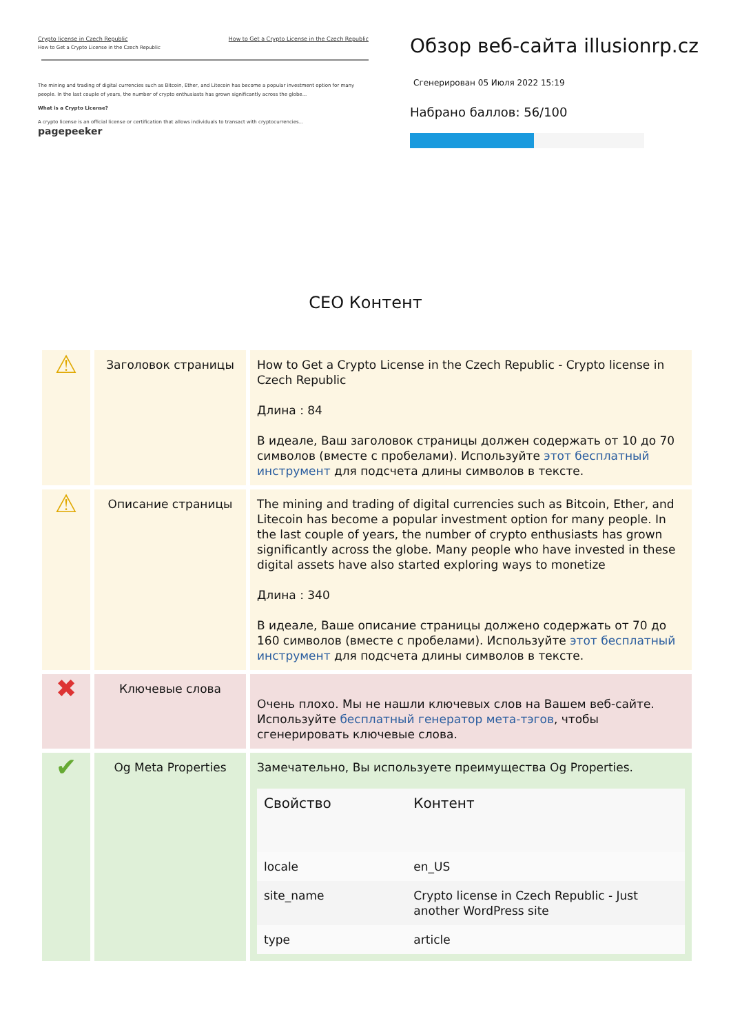Crypto license in Czech Republic How to Get a Crypto License in the Czech Republic
How to Get a Crypto License in the Czech Republic
The mining and trading of digital currencies such as Bitcoin, Ether, and Litecoin has become a popular investment option for many people. In the last couple of years, the number of crypto enthusiasts has grown significantly across the globe...
What is a Crypto License?
A crypto license is an official license or certification that allows individuals to transact with cryptocurrencies... pagepeeker
Обзор веб-сайта illusionrp.cz
Сгенерирован 05 Июля 2022 15:19
Набрано баллов: 56/100
CEO Контент
| ⚠ | Заголовок страницы | How to Get a Crypto License in the Czech Republic - Crypto license in Czech Republic Длина : 84 В идеале, Ваш заголовок страницы должен содержать от 10 до 70 символов (вместе с пробелами). Используйте этот бесплатный инструмент для подсчета длины символов в тексте. |
| ⚠ | Описание страницы | The mining and trading of digital currencies such as Bitcoin, Ether, and Litecoin has become a popular investment option for many people. In the last couple of years, the number of crypto enthusiasts has grown significantly across the globe. Many people who have invested in these digital assets have also started exploring ways to monetize Длина : 340 В идеале, Ваше описание страницы должено содержать от 70 до 160 символов (вместе с пробелами). Используйте этот бесплатный инструмент для подсчета длины символов в тексте. |
| ✖ | Ключевые слова | Очень плохо. Мы не нашли ключевых слов на Вашем веб-сайте. Используйте бесплатный генератор мета-тэгов , чтобы сгенерировать ключевые слова. |
| ✔ | Og Meta Properties | Замечательно, Вы используете преимущества Og Properties. / Свойство / Контент / / --- / --- / / locale / en_US / / site_name / Crypto license in Czech Republic - Just another WordPress site / / type / article / |